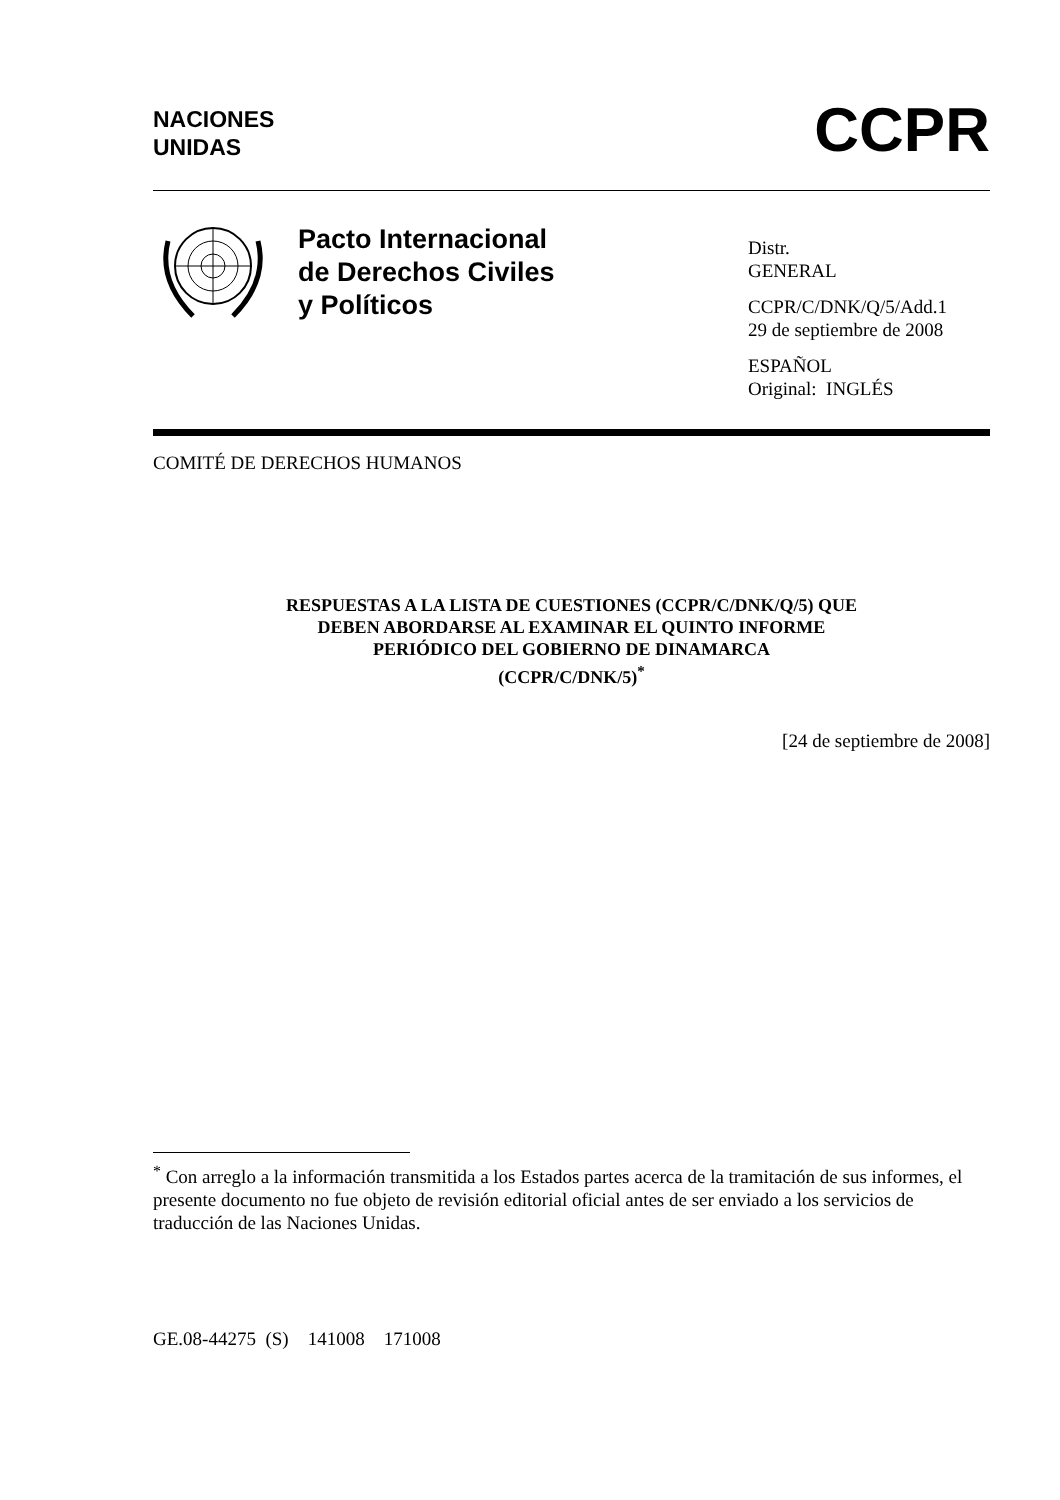NACIONES
UNIDAS
CCPR
Pacto Internacional
de Derechos Civiles
y Políticos
Distr.
GENERAL
CCPR/C/DNK/Q/5/Add.1
29 de septiembre de 2008
ESPAÑOL
Original: INGLÉS
COMITÉ DE DERECHOS HUMANOS
RESPUESTAS A LA LISTA DE CUESTIONES (CCPR/C/DNK/Q/5) QUE
DEBEN ABORDARSE AL EXAMINAR EL QUINTO INFORME
PERIÓDICO DEL GOBIERNO DE DINAMARCA
(CCPR/C/DNK/5)<sup>*</sup>
[24 de septiembre de 2008]
<sup>*</sup> Con arreglo a la información transmitida a los Estados partes acerca de la tramitación de sus informes, el presente documento no fue objeto de revisión editorial oficial antes de ser enviado a los servicios de traducción de las Naciones Unidas.
GE.08-44275 (S) 141008 171008